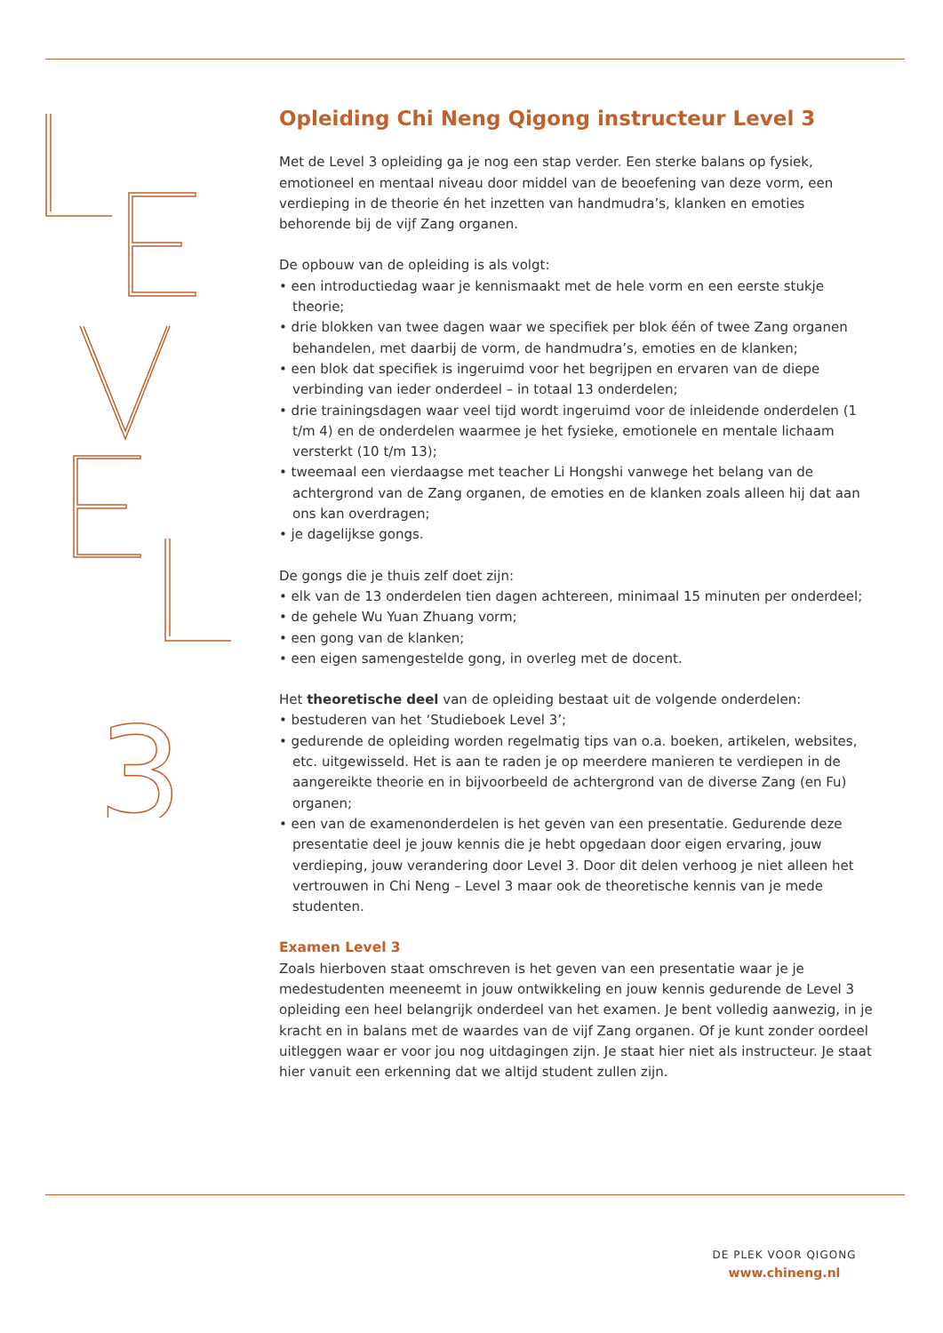3
Opleiding Chi Neng Qigong instructeur Level 3
Met de Level 3 opleiding ga je nog een stap verder. Een sterke balans op fysiek, emotioneel en mentaal niveau door middel van de beoefening van deze vorm, een verdieping in de theorie én het inzetten van handmudra’s, klanken en emoties behorende bij de vijf Zang organen.
De opbouw van de opleiding is als volgt:
• een introductiedag waar je kennismaakt met de hele vorm en een eerste stukje theorie;
• drie blokken van twee dagen waar we specifiek per blok één of twee Zang organen behandelen, met daarbij de vorm, de handmudra’s, emoties en de klanken;
• een blok dat specifiek is ingeruimd voor het begrijpen en ervaren van de diepe verbinding van ieder onderdeel – in totaal 13 onderdelen;
• drie trainingsdagen waar veel tijd wordt ingeruimd voor de inleidende onderdelen (1 t/m 4) en de onderdelen waarmee je het fysieke, emotionele en mentale lichaam versterkt (10 t/m 13);
• tweemaal een vierdaagse met teacher Li Hongshi vanwege het belang van de achtergrond van de Zang organen, de emoties en de klanken zoals alleen hij dat aan ons kan overdragen;
• je dagelijkse gongs.
De gongs die je thuis zelf doet zijn:
• elk van de 13 onderdelen tien dagen achtereen, minimaal 15 minuten per onderdeel;
• de gehele Wu Yuan Zhuang vorm;
• een gong van de klanken;
• een eigen samengestelde gong, in overleg met de docent.
Het theoretische deel van de opleiding bestaat uit de volgende onderdelen:
• bestuderen van het ‘Studieboek Level 3’;
• gedurende de opleiding worden regelmatig tips van o.a. boeken, artikelen, websites, etc. uitgewisseld. Het is aan te raden je op meerdere manieren te verdiepen in de aangereikte theorie en in bijvoorbeeld de achtergrond van de diverse Zang (en Fu) organen;
• een van de examenonderdelen is het geven van een presentatie. Gedurende deze presentatie deel je jouw kennis die je hebt opgedaan door eigen ervaring, jouw verdieping, jouw verandering door Level 3. Door dit delen verhoog je niet alleen het vertrouwen in Chi Neng – Level 3 maar ook de theoretische kennis van je mede studenten.
Examen Level 3
Zoals hierboven staat omschreven is het geven van een presentatie waar je je medestudenten meeneemt in jouw ontwikkeling en jouw kennis gedurende de Level 3 opleiding een heel belangrijk onderdeel van het examen. Je bent volledig aanwezig, in je kracht en in balans met de waardes van de vijf Zang organen. Of je kunt zonder oordeel uitleggen waar er voor jou nog uitdagingen zijn. Je staat hier niet als instructeur. Je staat hier vanuit een erkenning dat we altijd student zullen zijn.
DE PLEK VOOR QIGONG
www.chineng.nl